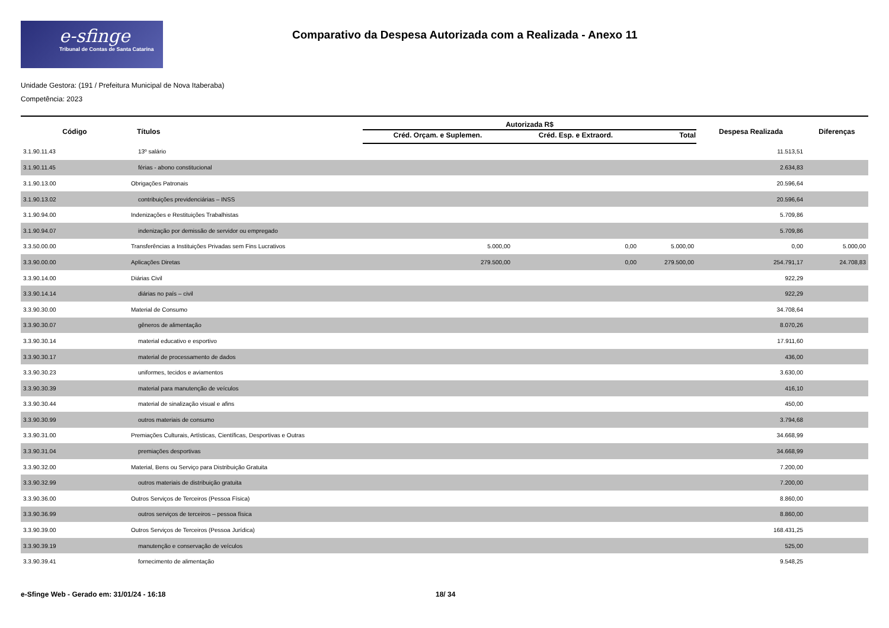e-sfinge
Tribunal de Contas de Santa Catarina
Comparativo da Despesa Autorizada com a Realizada - Anexo 11
Unidade Gestora: (191 / Prefeitura Municipal de Nova Itaberaba)
Competência: 2023
| Código | Títulos | Autorizada R$ | | | Despesa Realizada | Diferenças |
| --- | --- | --- | --- | --- | --- | --- |
| | | Créd. Orçam. e Suplemen. | Créd. Esp. e Extraord. | Total | | |
| 3.1.90.11.43 | 13º salário | | | | 11.513,51 | |
| 3.1.90.11.45 | férias - abono constitucional | | | | 2.634,83 | |
| 3.1.90.13.00 | Obrigações Patronais | | | | 20.596,64 | |
| 3.1.90.13.02 | contribuições previdenciárias – INSS | | | | 20.596,64 | |
| 3.1.90.94.00 | Indenizações e Restituições Trabalhistas | | | | 5.709,86 | |
| 3.1.90.94.07 | indenização por demissão de servidor ou empregado | | | | 5.709,86 | |
| 3.3.50.00.00 | Transferências a Instituições Privadas sem Fins Lucrativos | 5.000,00 | 0,00 | 5.000,00 | 0,00 | 5.000,00 |
| 3.3.90.00.00 | Aplicações Diretas | 279.500,00 | 0,00 | 279.500,00 | 254.791,17 | 24.708,83 |
| 3.3.90.14.00 | Diárias Civil | | | | 922,29 | |
| 3.3.90.14.14 | diárias no país – civil | | | | 922,29 | |
| 3.3.90.30.00 | Material de Consumo | | | | 34.708,64 | |
| 3.3.90.30.07 | gêneros de alimentação | | | | 8.070,26 | |
| 3.3.90.30.14 | material educativo e esportivo | | | | 17.911,60 | |
| 3.3.90.30.17 | material de processamento de dados | | | | 436,00 | |
| 3.3.90.30.23 | uniformes, tecidos e aviamentos | | | | 3.630,00 | |
| 3.3.90.30.39 | material para manutenção de veículos | | | | 416,10 | |
| 3.3.90.30.44 | material de sinalização visual e afins | | | | 450,00 | |
| 3.3.90.30.99 | outros materiais de consumo | | | | 3.794,68 | |
| 3.3.90.31.00 | Premiações Culturais, Artísticas, Científicas, Desportivas e Outras | | | | 34.668,99 | |
| 3.3.90.31.04 | premiações desportivas | | | | 34.668,99 | |
| 3.3.90.32.00 | Material, Bens ou Serviço para Distribuição Gratuita | | | | 7.200,00 | |
| 3.3.90.32.99 | outros materiais de distribuição gratuita | | | | 7.200,00 | |
| 3.3.90.36.00 | Outros Serviços de Terceiros (Pessoa Física) | | | | 8.860,00 | |
| 3.3.90.36.99 | outros serviços de terceiros – pessoa física | | | | 8.860,00 | |
| 3.3.90.39.00 | Outros Serviços de Terceiros (Pessoa Jurídica) | | | | 168.431,25 | |
| 3.3.90.39.19 | manutenção e conservação de veículos | | | | 525,00 | |
| 3.3.90.39.41 | fornecimento de alimentação | | | | 9.548,25 | |
e-Sfinge Web - Gerado em: 31/01/24 - 16:18 18/ 34